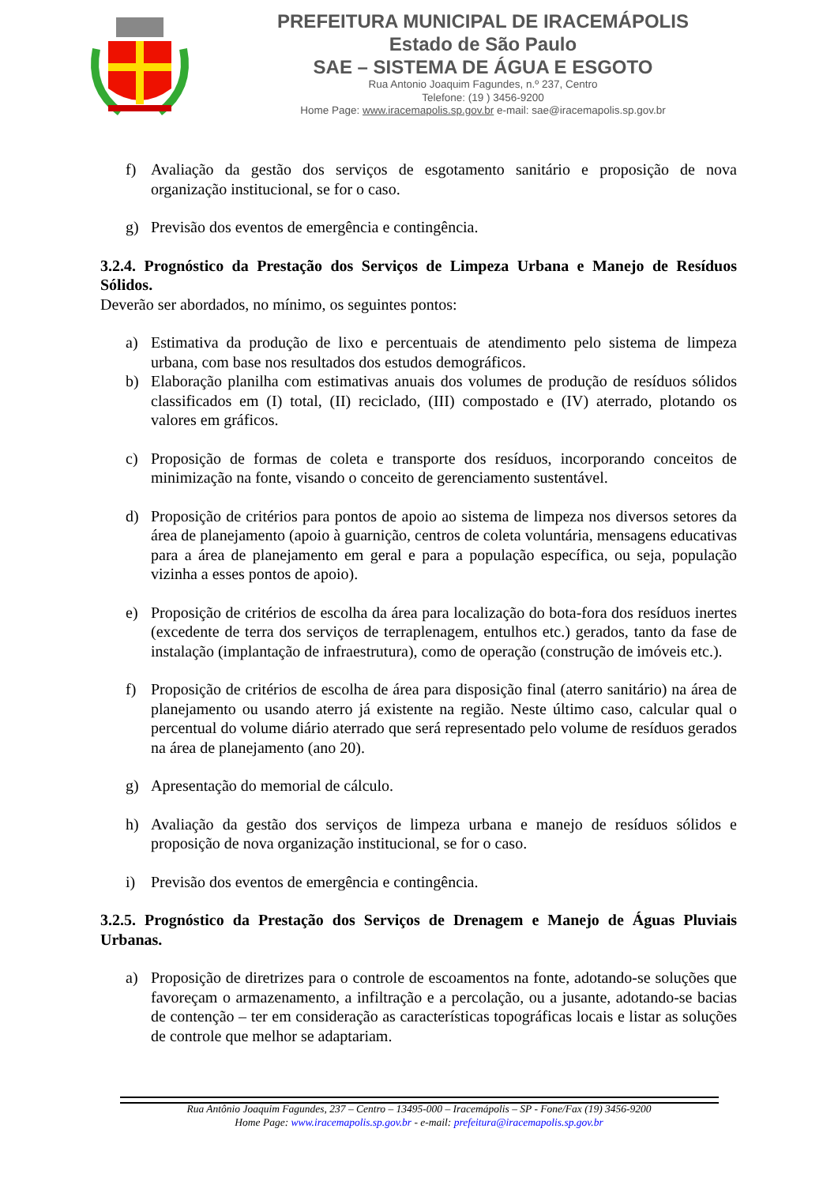PREFEITURA MUNICIPAL DE IRACEMÁPOLIS
Estado de São Paulo
SAE – SISTEMA DE ÁGUA E ESGOTO
Rua Antonio Joaquim Fagundes, n.º 237, Centro
Telefone: (19 ) 3456-9200
Home Page: www.iracemapolis.sp.gov.br e-mail: sae@iracemapolis.sp.gov.br
f) Avaliação da gestão dos serviços de esgotamento sanitário e proposição de nova organização institucional, se for o caso.
g) Previsão dos eventos de emergência e contingência.
3.2.4. Prognóstico da Prestação dos Serviços de Limpeza Urbana e Manejo de Resíduos Sólidos.
Deverão ser abordados, no mínimo, os seguintes pontos:
a) Estimativa da produção de lixo e percentuais de atendimento pelo sistema de limpeza urbana, com base nos resultados dos estudos demográficos.
b) Elaboração planilha com estimativas anuais dos volumes de produção de resíduos sólidos classificados em (I) total, (II) reciclado, (III) compostado e (IV) aterrado, plotando os valores em gráficos.
c) Proposição de formas de coleta e transporte dos resíduos, incorporando conceitos de minimização na fonte, visando o conceito de gerenciamento sustentável.
d) Proposição de critérios para pontos de apoio ao sistema de limpeza nos diversos setores da área de planejamento (apoio à guarnição, centros de coleta voluntária, mensagens educativas para a área de planejamento em geral e para a população específica, ou seja, população vizinha a esses pontos de apoio).
e) Proposição de critérios de escolha da área para localização do bota-fora dos resíduos inertes (excedente de terra dos serviços de terraplenagem, entulhos etc.) gerados, tanto da fase de instalação (implantação de infraestrutura), como de operação (construção de imóveis etc.).
f) Proposição de critérios de escolha de área para disposição final (aterro sanitário) na área de planejamento ou usando aterro já existente na região. Neste último caso, calcular qual o percentual do volume diário aterrado que será representado pelo volume de resíduos gerados na área de planejamento (ano 20).
g) Apresentação do memorial de cálculo.
h) Avaliação da gestão dos serviços de limpeza urbana e manejo de resíduos sólidos e proposição de nova organização institucional, se for o caso.
i) Previsão dos eventos de emergência e contingência.
3.2.5. Prognóstico da Prestação dos Serviços de Drenagem e Manejo de Águas Pluviais Urbanas.
a) Proposição de diretrizes para o controle de escoamentos na fonte, adotando-se soluções que favoreçam o armazenamento, a infiltração e a percolação, ou a jusante, adotando-se bacias de contenção – ter em consideração as características topográficas locais e listar as soluções de controle que melhor se adaptariam.
Rua Antônio Joaquim Fagundes, 237 – Centro – 13495-000 – Iracemápolis – SP - Fone/Fax (19) 3456-9200
Home Page: www.iracemapolis.sp.gov.br - e-mail: prefeitura@iracemapolis.sp.gov.br